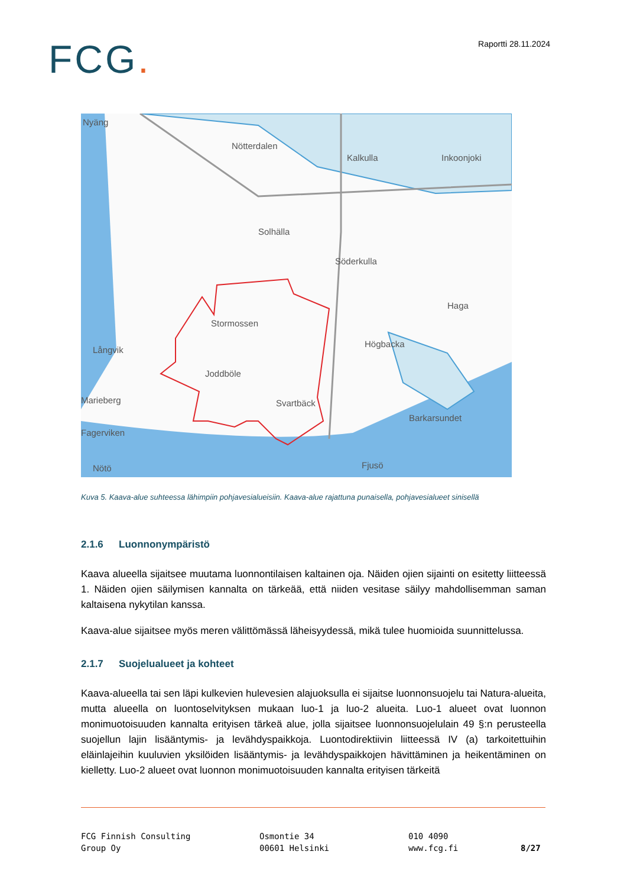FCG.
Raportti 28.11.2024
Nyäng
Nötterdalen
Kalkulla
Solhälla
Söderkulla
Haga
Stormossen
Högbacka
Långvik
Joddböle
Marieberg
Svartbäck
Fagerviken
Barkarsundet
Nötö
Fjusö
Inkoonjoki
Kuva 5. Kaava-alue suhteessa lähimpiin pohjavesialueisiin. Kaava-alue rajattuna punaisella, pohjavesialueet sinisellä
2.1.6 Luonnonympäristö
Kaava alueella sijaitsee muutama luonnontilaisen kaltainen oja. Näiden ojien sijainti on esitetty liitteessä 1. Näiden ojien säilymisen kannalta on tärkeää, että niiden vesitase säilyy mahdollisemman saman kaltaisena nykytilan kanssa.
Kaava-alue sijaitsee myös meren välittömässä läheisyydessä, mikä tulee huomioida suunnittelussa.
2.1.7 Suojelualueet ja kohteet
Kaava-alueella tai sen läpi kulkevien hulevesien alajuoksulla ei sijaitse luonnonsuojelu tai Natura-alueita, mutta alueella on luontoselvityksen mukaan luo-1 ja luo-2 alueita. Luo-1 alueet ovat luonnon monimuotoisuuden kannalta erityisen tärkeä alue, jolla sijaitsee luonnonsuojelulain 49 §:n perusteella suojellun lajin lisääntymis- ja levähdyspaikkoja. Luontodirektiivin liitteessä IV (a) tarkoitettuihin eläinlajeihin kuuluvien yksilöiden lisääntymis- ja levähdyspaikkojen hävittäminen ja heikentäminen on kielletty. Luo-2 alueet ovat luonnon monimuotoisuuden kannalta erityisen tärkeitä
FCG Finnish Consulting
Group Oy
Osmontie 34
00601 Helsinki
010 4090
www.fcg.fi
8/27